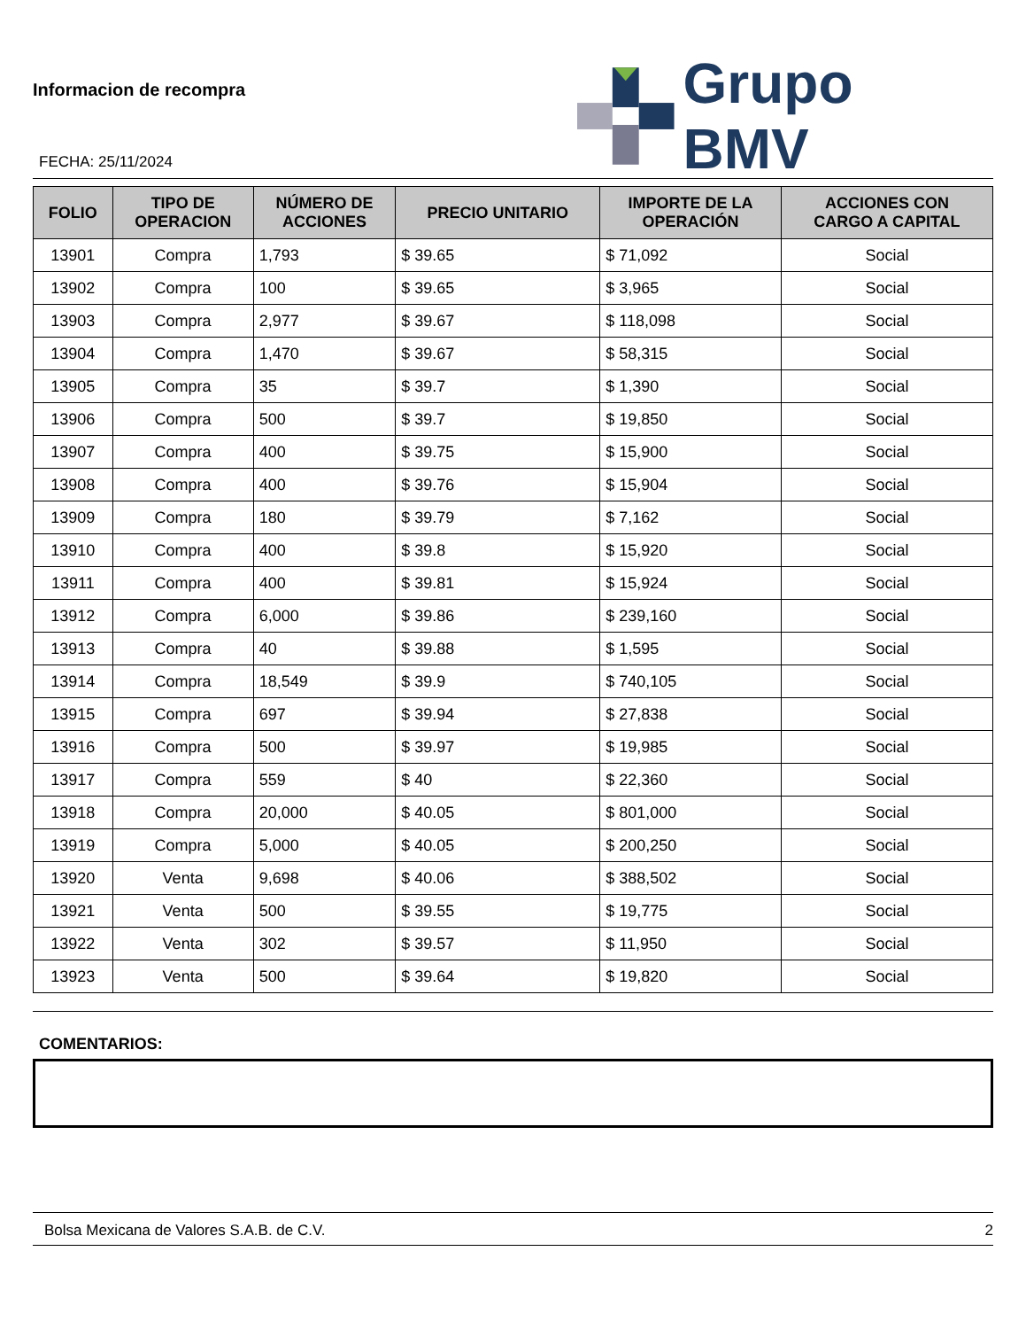Informacion de recompra
FECHA: 25/11/2024
Grupo BMV
| FOLIO | TIPO DE OPERACION | NÚMERO DE ACCIONES | PRECIO UNITARIO | IMPORTE DE LA OPERACIÓN | ACCIONES CON CARGO A CAPITAL |
| --- | --- | --- | --- | --- | --- |
| 13901 | Compra | 1,793 | $ 39.65 | $ 71,092 | Social |
| 13902 | Compra | 100 | $ 39.65 | $ 3,965 | Social |
| 13903 | Compra | 2,977 | $ 39.67 | $ 118,098 | Social |
| 13904 | Compra | 1,470 | $ 39.67 | $ 58,315 | Social |
| 13905 | Compra | 35 | $ 39.7 | $ 1,390 | Social |
| 13906 | Compra | 500 | $ 39.7 | $ 19,850 | Social |
| 13907 | Compra | 400 | $ 39.75 | $ 15,900 | Social |
| 13908 | Compra | 400 | $ 39.76 | $ 15,904 | Social |
| 13909 | Compra | 180 | $ 39.79 | $ 7,162 | Social |
| 13910 | Compra | 400 | $ 39.8 | $ 15,920 | Social |
| 13911 | Compra | 400 | $ 39.81 | $ 15,924 | Social |
| 13912 | Compra | 6,000 | $ 39.86 | $ 239,160 | Social |
| 13913 | Compra | 40 | $ 39.88 | $ 1,595 | Social |
| 13914 | Compra | 18,549 | $ 39.9 | $ 740,105 | Social |
| 13915 | Compra | 697 | $ 39.94 | $ 27,838 | Social |
| 13916 | Compra | 500 | $ 39.97 | $ 19,985 | Social |
| 13917 | Compra | 559 | $ 40 | $ 22,360 | Social |
| 13918 | Compra | 20,000 | $ 40.05 | $ 801,000 | Social |
| 13919 | Compra | 5,000 | $ 40.05 | $ 200,250 | Social |
| 13920 | Venta | 9,698 | $ 40.06 | $ 388,502 | Social |
| 13921 | Venta | 500 | $ 39.55 | $ 19,775 | Social |
| 13922 | Venta | 302 | $ 39.57 | $ 11,950 | Social |
| 13923 | Venta | 500 | $ 39.64 | $ 19,820 | Social |
COMENTARIOS:
Bolsa Mexicana de Valores S.A.B. de C.V. 2